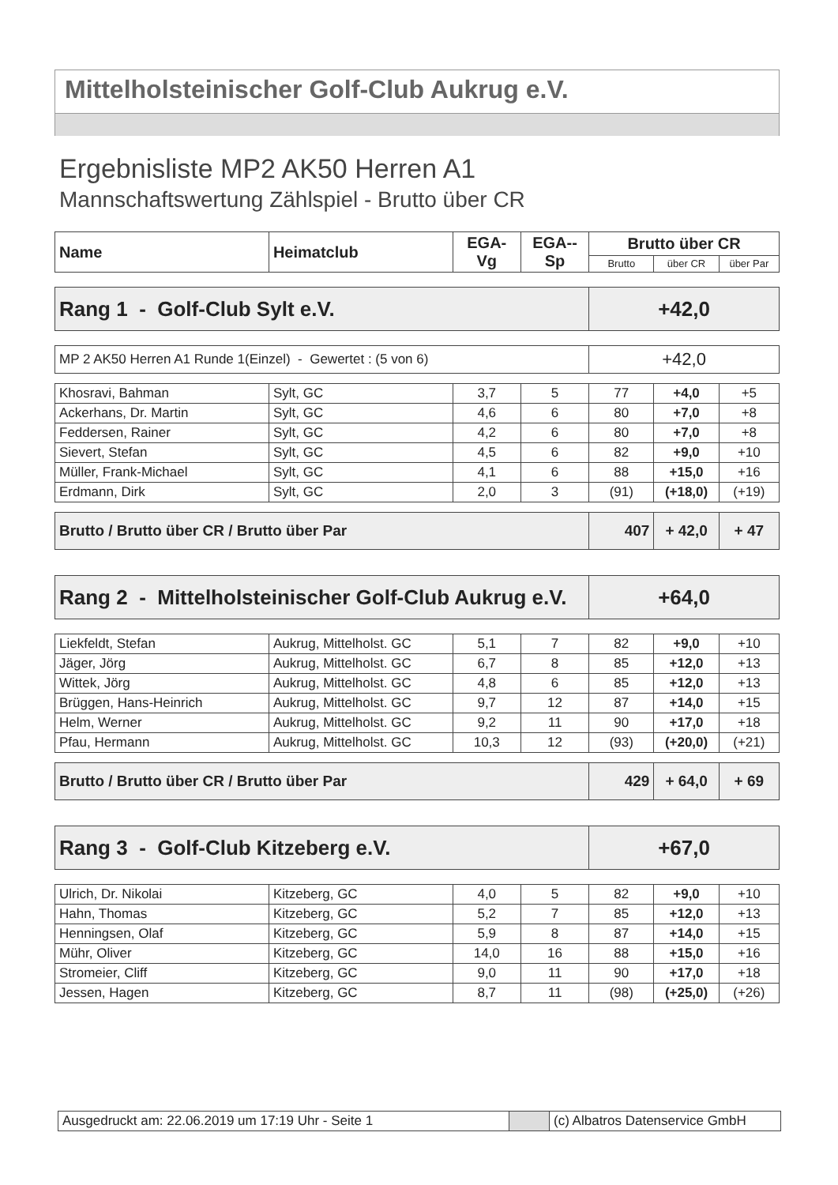Mittelholsteinischer Golf-Club Aukrug e.V.
Ergebnisliste MP2 AK50 Herren A1
Mannschaftswertung Zählspiel - Brutto über CR
| Name | Heimatclub | EGA-Vg | EGA--Sp | Brutto über CR | | |
| --- | --- | --- | --- | --- | --- | --- |
| | | | | Brutto | über CR | über Par |
| Rang 1 - Golf-Club Sylt e.V. | | | | +42,0 | | |
| MP 2 AK50 Herren A1 Runde 1(Einzel) - Gewertet : (5 von 6) | | | | +42,0 | | |
| Khosravi, Bahman | Sylt, GC | 3,7 | 5 | 77 | +4,0 | +5 |
| Ackerhans, Dr. Martin | Sylt, GC | 4,6 | 6 | 80 | +7,0 | +8 |
| Feddersen, Rainer | Sylt, GC | 4,2 | 6 | 80 | +7,0 | +8 |
| Sievert, Stefan | Sylt, GC | 4,5 | 6 | 82 | +9,0 | +10 |
| Müller, Frank-Michael | Sylt, GC | 4,1 | 6 | 88 | +15,0 | +16 |
| Erdmann, Dirk | Sylt, GC | 2,0 | 3 | (91) | (+18,0) | (+19) |
| Brutto / Brutto über CR / Brutto über Par | | | | 407 | + 42,0 | + 47 |
| Rang 2 - Mittelholsteinischer Golf-Club Aukrug e.V. | | | | +64,0 | | |
| Liekfeldt, Stefan | Aukrug, Mittelholst. GC | 5,1 | 7 | 82 | +9,0 | +10 |
| Jäger, Jörg | Aukrug, Mittelholst. GC | 6,7 | 8 | 85 | +12,0 | +13 |
| Wittek, Jörg | Aukrug, Mittelholst. GC | 4,8 | 6 | 85 | +12,0 | +13 |
| Brüggen, Hans-Heinrich | Aukrug, Mittelholst. GC | 9,7 | 12 | 87 | +14,0 | +15 |
| Helm, Werner | Aukrug, Mittelholst. GC | 9,2 | 11 | 90 | +17,0 | +18 |
| Pfau, Hermann | Aukrug, Mittelholst. GC | 10,3 | 12 | (93) | (+20,0) | (+21) |
| Brutto / Brutto über CR / Brutto über Par | | | | 429 | + 64,0 | + 69 |
| Rang 3 - Golf-Club Kitzeberg e.V. | | | | +67,0 | | |
| Ulrich, Dr. Nikolai | Kitzeberg, GC | 4,0 | 5 | 82 | +9,0 | +10 |
| Hahn, Thomas | Kitzeberg, GC | 5,2 | 7 | 85 | +12,0 | +13 |
| Henningsen, Olaf | Kitzeberg, GC | 5,9 | 8 | 87 | +14,0 | +15 |
| Mühr, Oliver | Kitzeberg, GC | 14,0 | 16 | 88 | +15,0 | +16 |
| Stromeier, Cliff | Kitzeberg, GC | 9,0 | 11 | 90 | +17,0 | +18 |
| Jessen, Hagen | Kitzeberg, GC | 8,7 | 11 | (98) | (+25,0) | (+26) |
| Ausgedruckt am: 22.06.2019 um 17:19 Uhr - Seite 1 | | (c) Albatros Datenservice GmbH |